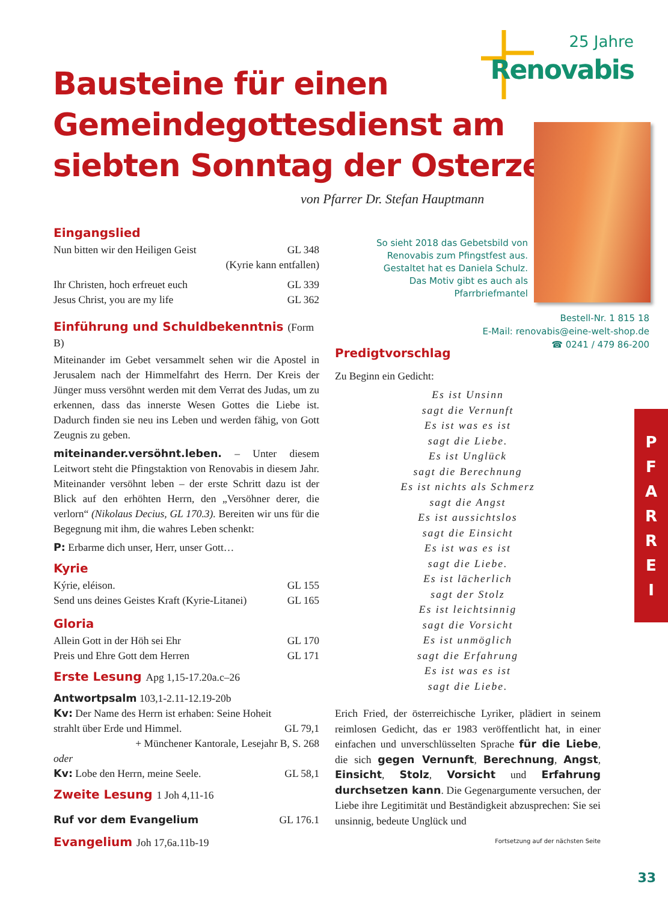25 Jahre
Renovabis
Bausteine für einen
Gemeindegottesdienst am
siebten Sonntag der Osterzeit
von Pfarrer Dr. Stefan Hauptmann
So sieht 2018 das Gebetsbild von Renovabis zum Pfingstfest aus. Gestaltet hat es Daniela Schulz. Das Motiv gibt es auch als Pfarrbriefmantel
Bestell-Nr. 1 815 18
E-Mail: renovabis@eine-welt-shop.de
☎ 0241 / 479 86-200
Eingangslied
Nun bitten wir den Heiligen Geist GL 348
(Kyrie kann entfallen)
Ihr Christen, hoch erfreuet euch GL 339
Jesus Christ, you are my life GL 362
Einführung und Schuldbekenntnis (Form B)
Miteinander im Gebet versammelt sehen wir die Apostel in Jerusalem nach der Himmelfahrt des Herrn. Der Kreis der Jünger muss versöhnt werden mit dem Verrat des Judas, um zu erkennen, dass das innerste Wesen Gottes die Liebe ist. Dadurch finden sie neu ins Leben und werden fähig, von Gott Zeugnis zu geben.
miteinander.versöhnt.leben. – Unter diesem Leitwort steht die Pfingstaktion von Renovabis in diesem Jahr. Miteinander versöhnt leben – der erste Schritt dazu ist der Blick auf den erhöhten Herrn, den „Versöhner derer, die verlorn“ (Nikolaus Decius, GL 170.3). Bereiten wir uns für die Begegnung mit ihm, die wahres Leben schenkt:
P: Erbarme dich unser, Herr, unser Gott…
Kyrie
Kýrie, eléison. GL 155
Send uns deines Geistes Kraft (Kyrie-Litanei) GL 165
Gloria
Allein Gott in der Höh sei Ehr GL 170
Preis und Ehre Gott dem Herren GL 171
Erste Lesung Apg 1,15-17.20a.c–26
Antwortpsalm 103,1-2.11-12.19-20b
Kv: Der Name des Herrn ist erhaben: Seine Hoheit
strahlt über Erde und Himmel. GL 79,1
+ Münchener Kantorale, Lesejahr B, S. 268
oder
Kv: Lobe den Herrn, meine Seele. GL 58,1
Zweite Lesung 1 Joh 4,11-16
Ruf vor dem Evangelium GL 176.1
Evangelium Joh 17,6a.11b-19
Predigtvorschlag
Zu Beginn ein Gedicht:
Es ist Unsinn
sagt die Vernunft
Es ist was es ist
sagt die Liebe.
Es ist Unglück
sagt die Berechnung
Es ist nichts als Schmerz
sagt die Angst
Es ist aussichtslos
sagt die Einsicht
Es ist was es ist
sagt die Liebe.
Es ist lächerlich
sagt der Stolz
Es ist leichtsinnig
sagt die Vorsicht
Es ist unmöglich
sagt die Erfahrung
Es ist was es ist
sagt die Liebe.
Erich Fried, der österreichische Lyriker, plädiert in seinem reimlosen Gedicht, das er 1983 veröffentlicht hat, in einer einfachen und unverschlüsselten Sprache für die Liebe, die sich gegen Vernunft, Berechnung, Angst, Einsicht, Stolz, Vorsicht und Erfahrung durchsetzen kann. Die Gegenargumente versuchen, der Liebe ihre Legitimität und Beständigkeit abzusprechen: Sie sei unsinnig, bedeute Unglück und
Fortsetzung auf der nächsten Seite
P
F
A
R
R
E
I
33